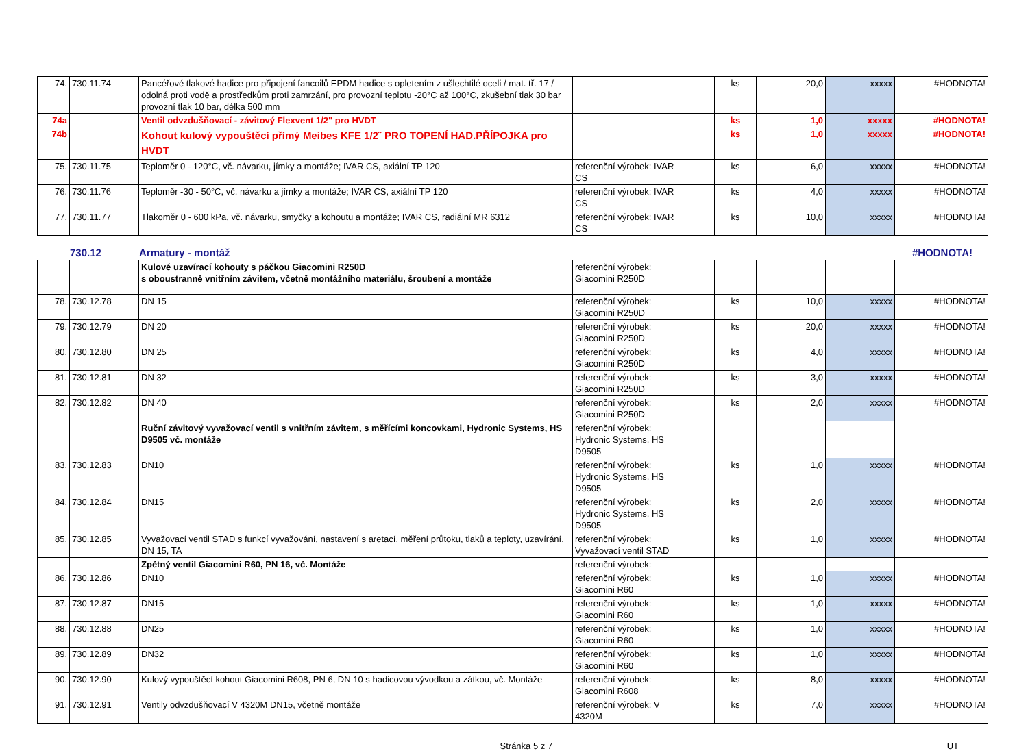| 74. | 730.11.74 | Pancéřové tlakové hadice pro připojení fancoilů EPDM hadice s opletením z ušlechtilé oceli / mat. tř. 17 / odolná proti vodě a prostředkům proti zamrzání, pro provozní teplotu -20°C až 100°C, zkušební tlak 30 bar provozní tlak 10 bar, délka 500 mm | | | ks | 20,0 | xxxxx | #HODNOTA! |
| 74a | | Ventil odvzdušňovací - závitový Flexvent 1/2" pro HVDT | | | ks | 1,0 | xxxxx | #HODNOTA! |
| 74b | | Kohout kulový vypouštěcí přímý Meibes KFE 1/2˝ PRO TOPENÍ HAD.PŘÍPOJKA pro HVDT | | | ks | 1,0 | xxxxx | #HODNOTA! |
| 75. | 730.11.75 | Teploměr 0 - 120°C, vč. návarku, jímky a montáže; IVAR CS, axiální TP 120 | referenční výrobek: IVAR CS | | ks | 6,0 | xxxxx | #HODNOTA! |
| 76. | 730.11.76 | Teploměr -30 - 50°C, vč. návarku a jímky a montáže; IVAR CS, axiální TP 120 | referenční výrobek: IVAR CS | | ks | 4,0 | xxxxx | #HODNOTA! |
| 77. | 730.11.77 | Tlakoměr 0 - 600 kPa, vč. návarku, smyčky a kohoutu a montáže; IVAR CS, radiální MR 6312 | referenční výrobek: IVAR CS | | ks | 10,0 | xxxxx | #HODNOTA! |
730.12 Armatury - montáž #HODNOTA!
| | | Kulové uzavírací kohouty s páčkou Giacomini R250D s oboustranně vnitřním závitem, včetně montážního materiálu, šroubení a montáže | referenční výrobek: Giacomini R250D | | | | | |
| 78. | 730.12.78 | DN 15 | referenční výrobek: Giacomini R250D | | ks | 10,0 | xxxxx | #HODNOTA! |
| 79. | 730.12.79 | DN 20 | referenční výrobek: Giacomini R250D | | ks | 20,0 | xxxxx | #HODNOTA! |
| 80. | 730.12.80 | DN 25 | referenční výrobek: Giacomini R250D | | ks | 4,0 | xxxxx | #HODNOTA! |
| 81. | 730.12.81 | DN 32 | referenční výrobek: Giacomini R250D | | ks | 3,0 | xxxxx | #HODNOTA! |
| 82. | 730.12.82 | DN 40 | referenční výrobek: Giacomini R250D | | ks | 2,0 | xxxxx | #HODNOTA! |
| | | Ruční závitový vyvažovací ventil s vnitřním závitem, s měřícími koncovkami, Hydronic Systems, HS D9505 vč. montáže | referenční výrobek: Hydronic Systems, HS D9505 | | | | | |
| 83. | 730.12.83 | DN10 | referenční výrobek: Hydronic Systems, HS D9505 | | ks | 1,0 | xxxxx | #HODNOTA! |
| 84. | 730.12.84 | DN15 | referenční výrobek: Hydronic Systems, HS D9505 | | ks | 2,0 | xxxxx | #HODNOTA! |
| 85. | 730.12.85 | Vyvažovací ventil STAD s funkcí vyvažování, nastavení s aretací, měření průtoku, tlaků a teploty, uzavírání. DN 15, TA | referenční výrobek: Vyvažovací ventil STAD | | ks | 1,0 | xxxxx | #HODNOTA! |
| | | Zpětný ventil Giacomini R60, PN 16, vč. Montáže | referenční výrobek: | | | | | |
| 86. | 730.12.86 | DN10 | referenční výrobek: Giacomini R60 | | ks | 1,0 | xxxxx | #HODNOTA! |
| 87. | 730.12.87 | DN15 | referenční výrobek: Giacomini R60 | | ks | 1,0 | xxxxx | #HODNOTA! |
| 88. | 730.12.88 | DN25 | referenční výrobek: Giacomini R60 | | ks | 1,0 | xxxxx | #HODNOTA! |
| 89. | 730.12.89 | DN32 | referenční výrobek: Giacomini R60 | | ks | 1,0 | xxxxx | #HODNOTA! |
| 90. | 730.12.90 | Kulový vypouštěcí kohout Giacomini R608, PN 6, DN 10 s hadicovou vývodkou a zátkou, vč. Montáže | referenční výrobek: Giacomini R608 | | ks | 8,0 | xxxxx | #HODNOTA! |
| 91. | 730.12.91 | Ventily odvzdušňovací V 4320M DN15, včetně montáže | referenční výrobek: V 4320M | | ks | 7,0 | xxxxx | #HODNOTA! |
Stránka 5 z 7 UT